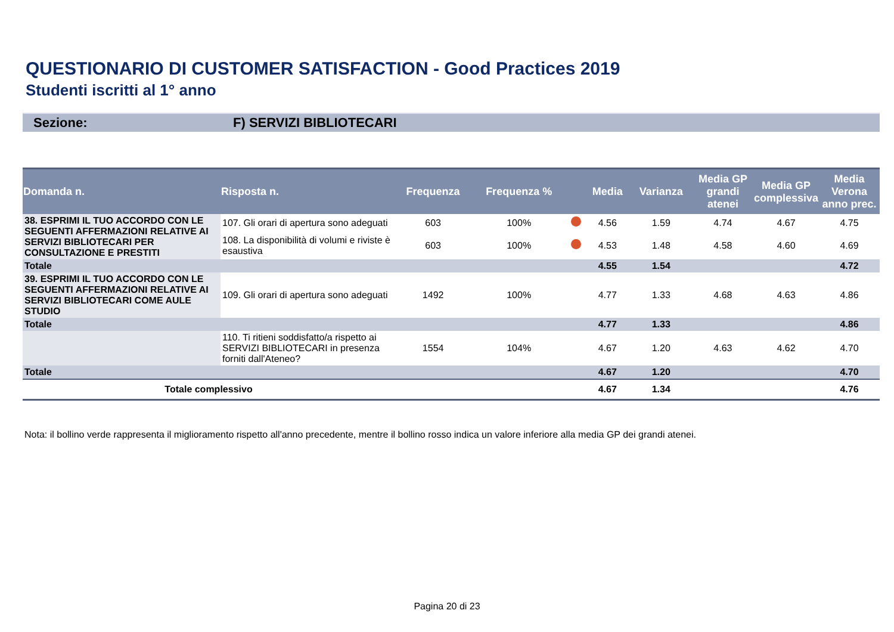QUESTIONARIO DI CUSTOMER SATISFACTION - Good Practices 2019
Studenti iscritti al 1° anno
Sezione: F) SERVIZI BIBLIOTECARI
| Domanda n. | Risposta n. | Frequenza | Frequenza % | | Media | Varianza | Media GP grandi atenei | Media GP complessiva | Media Verona anno prec. |
| --- | --- | --- | --- | --- | --- | --- | --- | --- | --- |
| 38. ESPRIMI IL TUO ACCORDO CON LE SEGUENTI AFFERMAZIONI RELATIVE AI SERVIZI BIBLIOTECARI PER CONSULTAZIONE E PRESTITI | 107. Gli orari di apertura sono adeguati | 603 | 100% | | 4.56 | 1.59 | 4.74 | 4.67 | 4.75 |
| | 108. La disponibilità di volumi e riviste è esaustiva | 603 | 100% | | 4.53 | 1.48 | 4.58 | 4.60 | 4.69 |
| Totale | | | | | 4.55 | 1.54 | | | 4.72 |
| 39. ESPRIMI IL TUO ACCORDO CON LE SEGUENTI AFFERMAZIONI RELATIVE AI SERVIZI BIBLIOTECARI COME AULE STUDIO | 109. Gli orari di apertura sono adeguati | 1492 | 100% | | 4.77 | 1.33 | 4.68 | 4.63 | 4.86 |
| Totale | | | | | 4.77 | 1.33 | | | 4.86 |
| | 110. Ti ritieni soddisfatto/a rispetto ai SERVIZI BIBLIOTECARI in presenza forniti dall'Ateneo? | 1554 | 104% | | 4.67 | 1.20 | 4.63 | 4.62 | 4.70 |
| Totale | | | | | 4.67 | 1.20 | | | 4.70 |
| Totale complessivo | | | | | 4.67 | 1.34 | | | 4.76 |
Nota: il bollino verde rappresenta il miglioramento rispetto all'anno precedente, mentre il bollino rosso indica un valore inferiore alla media GP dei grandi atenei.
Pagina 20 di 23